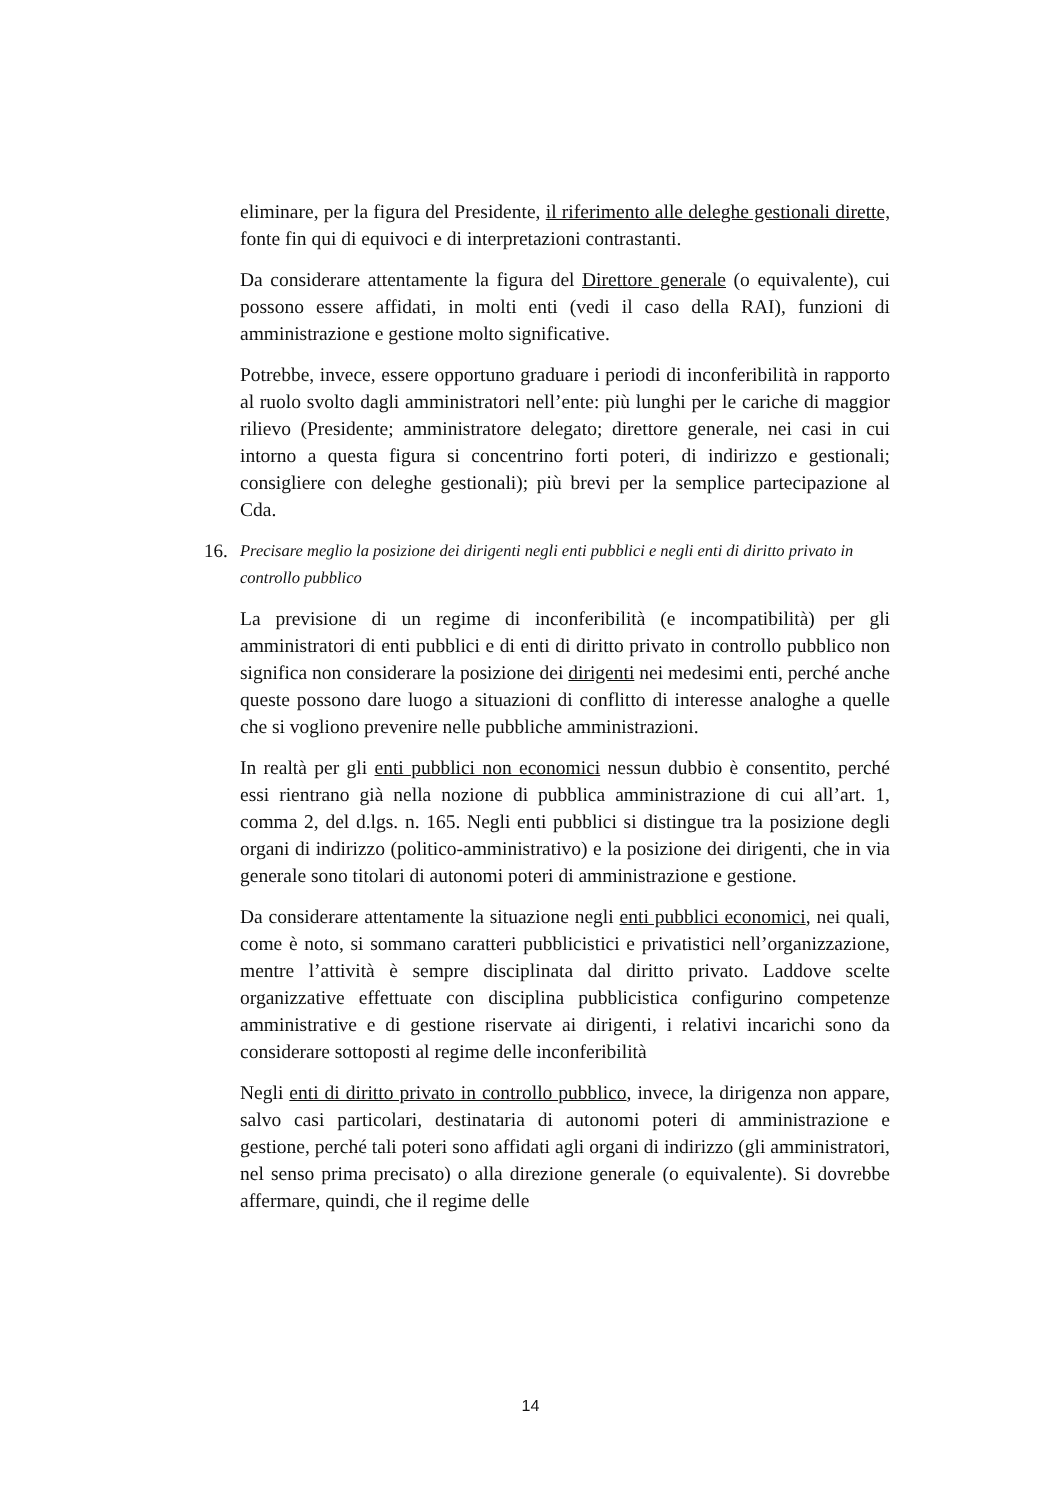eliminare, per la figura del Presidente, il riferimento alle deleghe gestionali dirette, fonte fin qui di equivoci e di interpretazioni contrastanti.
Da considerare attentamente la figura del Direttore generale (o equivalente), cui possono essere affidati, in molti enti (vedi il caso della RAI), funzioni di amministrazione e gestione molto significative.
Potrebbe, invece, essere opportuno graduare i periodi di inconferibilità in rapporto al ruolo svolto dagli amministratori nell’ente: più lunghi per le cariche di maggior rilievo (Presidente; amministratore delegato; direttore generale, nei casi in cui intorno a questa figura si concentrino forti poteri, di indirizzo e gestionali; consigliere con deleghe gestionali); più brevi per la semplice partecipazione al Cda.
16. Precisare meglio la posizione dei dirigenti negli enti pubblici e negli enti di diritto privato in controllo pubblico
La previsione di un regime di inconferibilità (e incompatibilità) per gli amministratori di enti pubblici e di enti di diritto privato in controllo pubblico non significa non considerare la posizione dei dirigenti nei medesimi enti, perché anche queste possono dare luogo a situazioni di conflitto di interesse analoghe a quelle che si vogliono prevenire nelle pubbliche amministrazioni.
In realtà per gli enti pubblici non economici nessun dubbio è consentito, perché essi rientrano già nella nozione di pubblica amministrazione di cui all’art. 1, comma 2, del d.lgs. n. 165. Negli enti pubblici si distingue tra la posizione degli organi di indirizzo (politico-amministrativo) e la posizione dei dirigenti, che in via generale sono titolari di autonomi poteri di amministrazione e gestione.
Da considerare attentamente la situazione negli enti pubblici economici, nei quali, come è noto, si sommano caratteri pubblicistici e privatistici nell’organizzazione, mentre l’attività è sempre disciplinata dal diritto privato. Laddove scelte organizzative effettuate con disciplina pubblicistica configurino competenze amministrative e di gestione riservate ai dirigenti, i relativi incarichi sono da considerare sottoposti al regime delle inconferibilità
Negli enti di diritto privato in controllo pubblico, invece, la dirigenza non appare, salvo casi particolari, destinataria di autonomi poteri di amministrazione e gestione, perché tali poteri sono affidati agli organi di indirizzo (gli amministratori, nel senso prima precisato) o alla direzione generale (o equivalente). Si dovrebbe affermare, quindi, che il regime delle
14